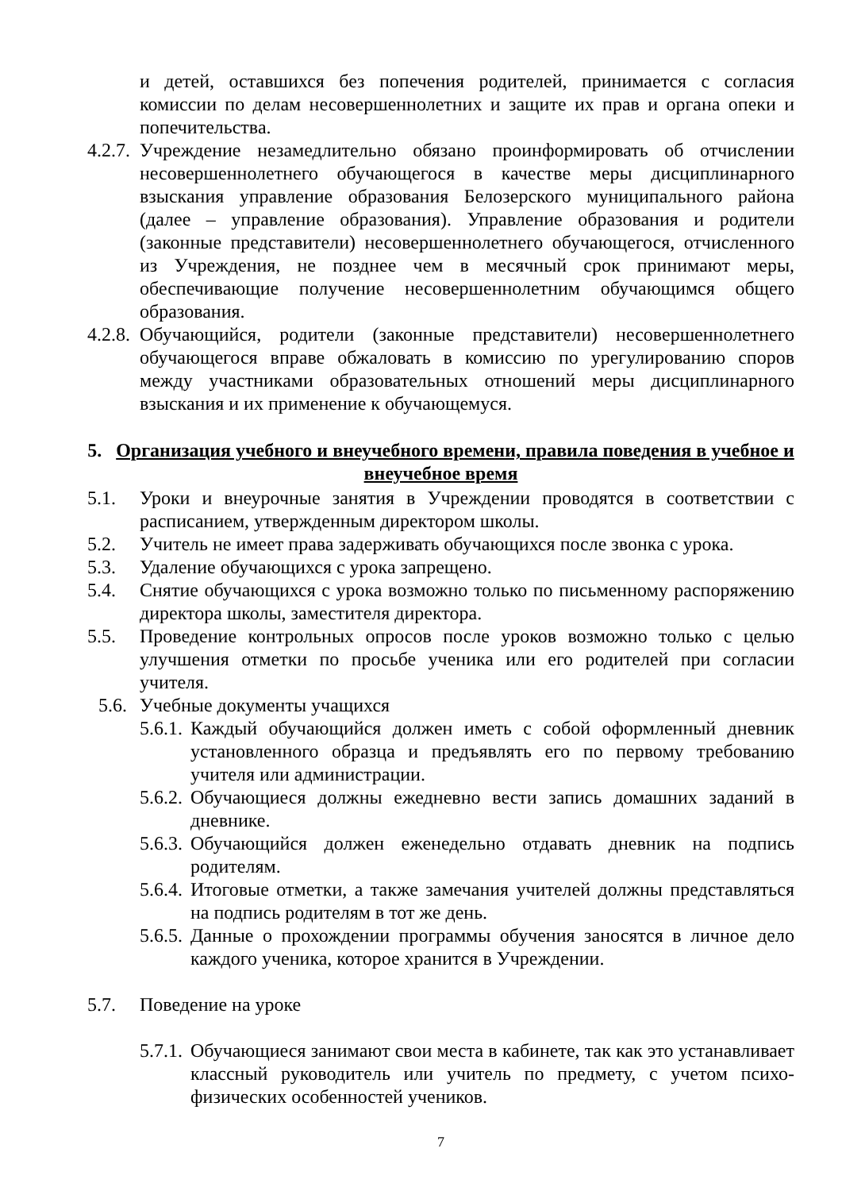и детей, оставшихся без попечения родителей, принимается с согласия комиссии по делам несовершеннолетних и защите их прав и органа опеки и попечительства.
4.2.7.
Учреждение незамедлительно обязано проинформировать об отчислении несовершеннолетнего обучающегося в качестве меры дисциплинарного взыскания управление образования Белозерского муниципального района (далее – управление образования). Управление образования и родители (законные представители) несовершеннолетнего обучающегося, отчисленного из Учреждения, не позднее чем в месячный срок принимают меры, обеспечивающие получение несовершеннолетним обучающимся общего образования.
4.2.8.
Обучающийся, родители (законные представители) несовершеннолетнего обучающегося вправе обжаловать в комиссию по урегулированию споров между участниками образовательных отношений меры дисциплинарного взыскания и их применение к обучающемуся.
5. Организация учебного и внеучебного времени, правила поведения в учебное и внеучебное время
5.1. Уроки и внеурочные занятия в Учреждении проводятся в соответствии с расписанием, утвержденным директором школы.
5.2. Учитель не имеет права задерживать обучающихся после звонка с урока.
5.3. Удаление обучающихся с урока запрещено.
5.4. Снятие обучающихся с урока возможно только по письменному распоряжению директора школы, заместителя директора.
5.5. Проведение контрольных опросов после уроков возможно только с целью улучшения отметки по просьбе ученика или его родителей при согласии учителя.
5.6.
Учебные документы учащихся
5.6.1.
Каждый обучающийся должен иметь с собой оформленный дневник установленного образца и предъявлять его по первому требованию учителя или администрации.
5.6.2.
Обучающиеся должны ежедневно вести запись домашних заданий в дневнике.
5.6.3.
Обучающийся должен еженедельно отдавать дневник на подпись родителям.
5.6.4.
Итоговые отметки, а также замечания учителей должны представляться на подпись родителям в тот же день.
5.6.5.
Данные о прохождении программы обучения заносятся в личное дело каждого ученика, которое хранится в Учреждении.
5.7. Поведение на уроке
5.7.1.
Обучающиеся занимают свои места в кабинете, так как это устанавливает классный руководитель или учитель по предмету, с учетом психо-физических особенностей учеников.
7